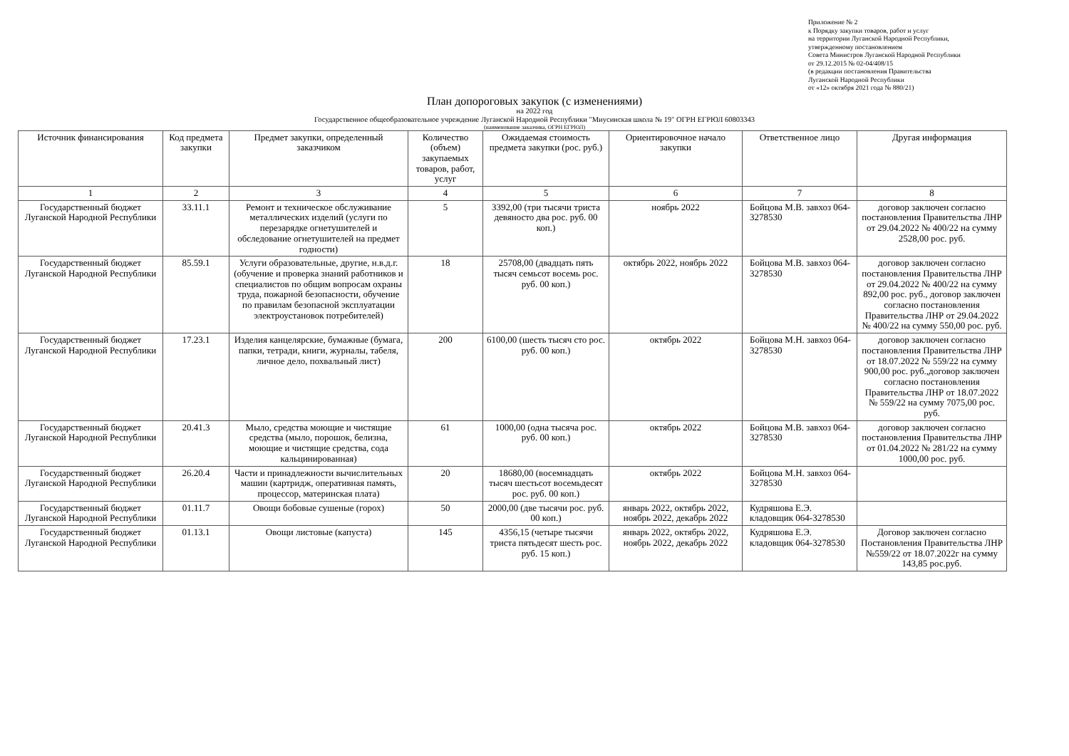Приложение № 2
к Порядку закупки товаров, работ и услуг
на территории Луганской Народной Республики,
утвержденному постановлением
Совета Министров Луганской Народной Республики
от 29.12.2015 № 02-04/408/15
(в редакции постановления Правительства
Луганской Народной Республики
от «12» октября 2021 года № 880/21)
План допороговых закупок (с изменениями)
на 2022 год
Государственное общеобразовательное учреждение Луганской Народной Республики "Миусинская школа № 19" ОГРН ЕГРЮЛ 60803343
(наименование заказчика, ОГРН ЕГРЮЛ)
| Источник финансирования | Код предмета закупки | Предмет закупки, определенный заказчиком | Количество (объем) закупаемых товаров, работ, услуг | Ожидаемая стоимость предмета закупки (рос. руб.) | Ориентировочное начало закупки | Ответственное лицо | Другая информация |
| --- | --- | --- | --- | --- | --- | --- | --- |
| 1 | 2 | 3 | 4 | 5 | 6 | 7 | 8 |
| Государственный бюджет Луганской Народной Республики | 33.11.1 | Ремонт и техническое обслуживание металлических изделий (услуги по перезарядке огнетушителей и обследование огнетушителей на предмет годности) | 5 | 3392,00 (три тысячи триста девяносто два рос. руб. 00 коп.) | ноябрь 2022 | Бойцова М.В. завхоз 064-3278530 | договор заключен согласно постановления Правительства ЛНР от 29.04.2022 № 400/22 на сумму 2528,00 рос. руб. |
| Государственный бюджет Луганской Народной Республики | 85.59.1 | Услуги образовательные, другие, н.в.д.г. (обучение и проверка знаний работников и специалистов по общим вопросам охраны труда, пожарной безопасности, обучение по правилам безопасной эксплуатации электроустановок потребителей) | 18 | 25708,00 (двадцать пять тысяч семьсот восемь рос. руб. 00 коп.) | октябрь 2022, ноябрь 2022 | Бойцова М.В. завхоз 064-3278530 | договор заключен согласно постановления Правительства ЛНР от 29.04.2022 № 400/22 на сумму 892,00 рос. руб., договор заключен согласно постановления Правительства ЛНР от 29.04.2022 № 400/22 на сумму 550,00 рос. руб. |
| Государственный бюджет Луганской Народной Республики | 17.23.1 | Изделия канцелярские, бумажные (бумага, папки, тетради, книги, журналы, табеля, личное дело, похвальный лист) | 200 | 6100,00 (шесть тысяч сто рос. руб. 00 коп.) | октябрь 2022 | Бойцова М.Н. завхоз 064-3278530 | договор заключен согласно постановления Правительства ЛНР от 18.07.2022 № 559/22 на сумму 900,00 рос. руб.,договор заключен согласно постановления Правительства ЛНР от 18.07.2022 № 559/22 на сумму 7075,00 рос. руб. |
| Государственный бюджет Луганской Народной Республики | 20.41.3 | Мыло, средства моющие и чистящие средства (мыло, порошок, белизна, моющие и чистящие средства, сода кальцинированная) | 61 | 1000,00 (одна тысяча рос. руб. 00 коп.) | октябрь 2022 | Бойцова М.В. завхоз 064-3278530 | договор заключен согласно постановления Правительства ЛНР от 01.04.2022 № 281/22 на сумму 1000,00 рос. руб. |
| Государственный бюджет Луганской Народной Республики | 26.20.4 | Части и принадлежности вычислительных машин (картридж, оперативная память, процессор, материнская плата) | 20 | 18680,00 (восемнадцать тысяч шестьсот восемьдесят рос. руб. 00 коп.) | октябрь 2022 | Бойцова М.Н. завхоз 064-3278530 | |
| Государственный бюджет Луганской Народной Республики | 01.11.7 | Овощи бобовые сушеные (горох) | 50 | 2000,00 (две тысячи рос. руб. 00 коп.) | январь 2022, октябрь 2022, ноябрь 2022, декабрь 2022 | Кудряшова Е.Э. кладовщик 064-3278530 | |
| Государственный бюджет Луганской Народной Республики | 01.13.1 | Овощи листовые (капуста) | 145 | 4356,15 (четыре тысячи триста пятьдесят шесть рос. руб. 15 коп.) | январь 2022, октябрь 2022, ноябрь 2022, декабрь 2022 | Кудряшова Е.Э. кладовщик 064-3278530 | Договор заключен согласно Постановления Правительства ЛНР №559/22 от 18.07.2022г на сумму 143,85 рос.руб. |